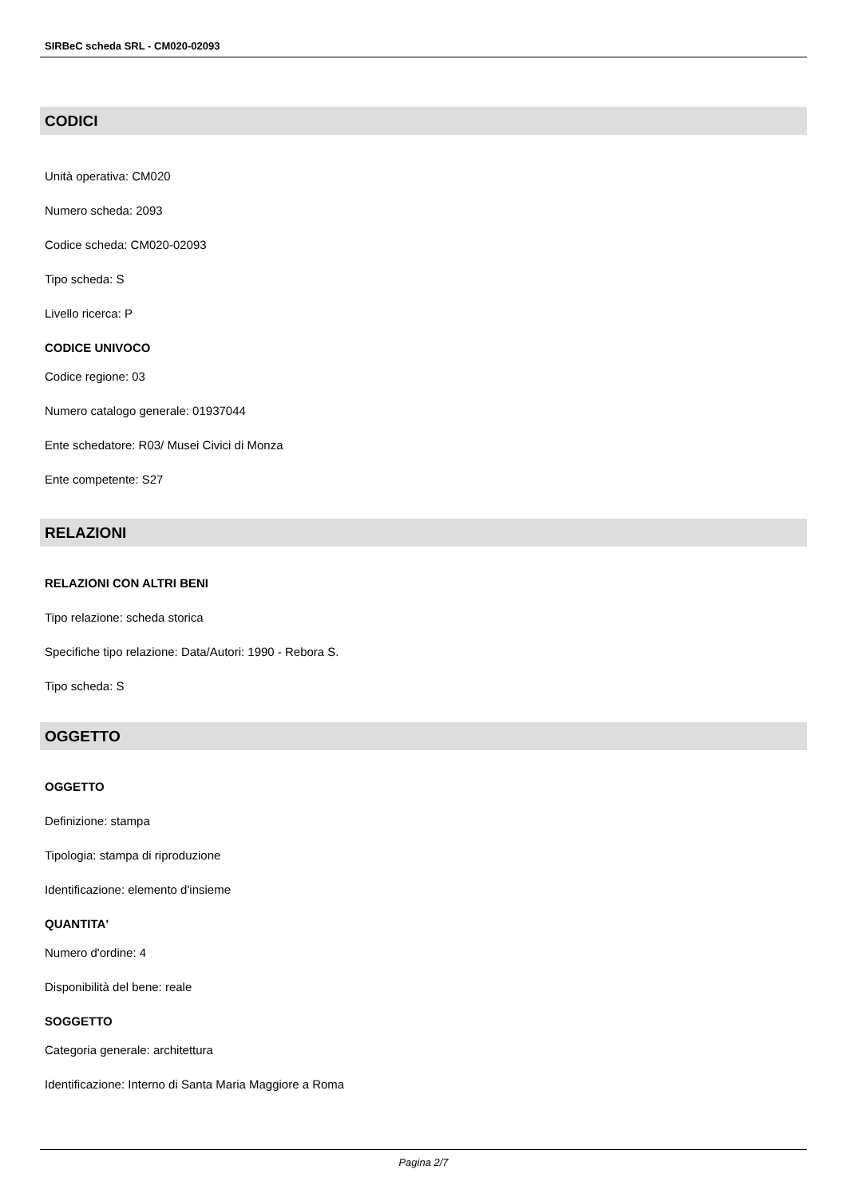SIRBeC scheda SRL - CM020-02093
CODICI
Unità operativa: CM020
Numero scheda: 2093
Codice scheda: CM020-02093
Tipo scheda: S
Livello ricerca: P
CODICE UNIVOCO
Codice regione: 03
Numero catalogo generale: 01937044
Ente schedatore: R03/ Musei Civici di Monza
Ente competente: S27
RELAZIONI
RELAZIONI CON ALTRI BENI
Tipo relazione: scheda storica
Specifiche tipo relazione: Data/Autori: 1990 - Rebora S.
Tipo scheda: S
OGGETTO
OGGETTO
Definizione: stampa
Tipologia: stampa di riproduzione
Identificazione: elemento d'insieme
QUANTITA'
Numero d'ordine: 4
Disponibilità del bene: reale
SOGGETTO
Categoria generale: architettura
Identificazione: Interno di Santa Maria Maggiore a Roma
Pagina 2/7